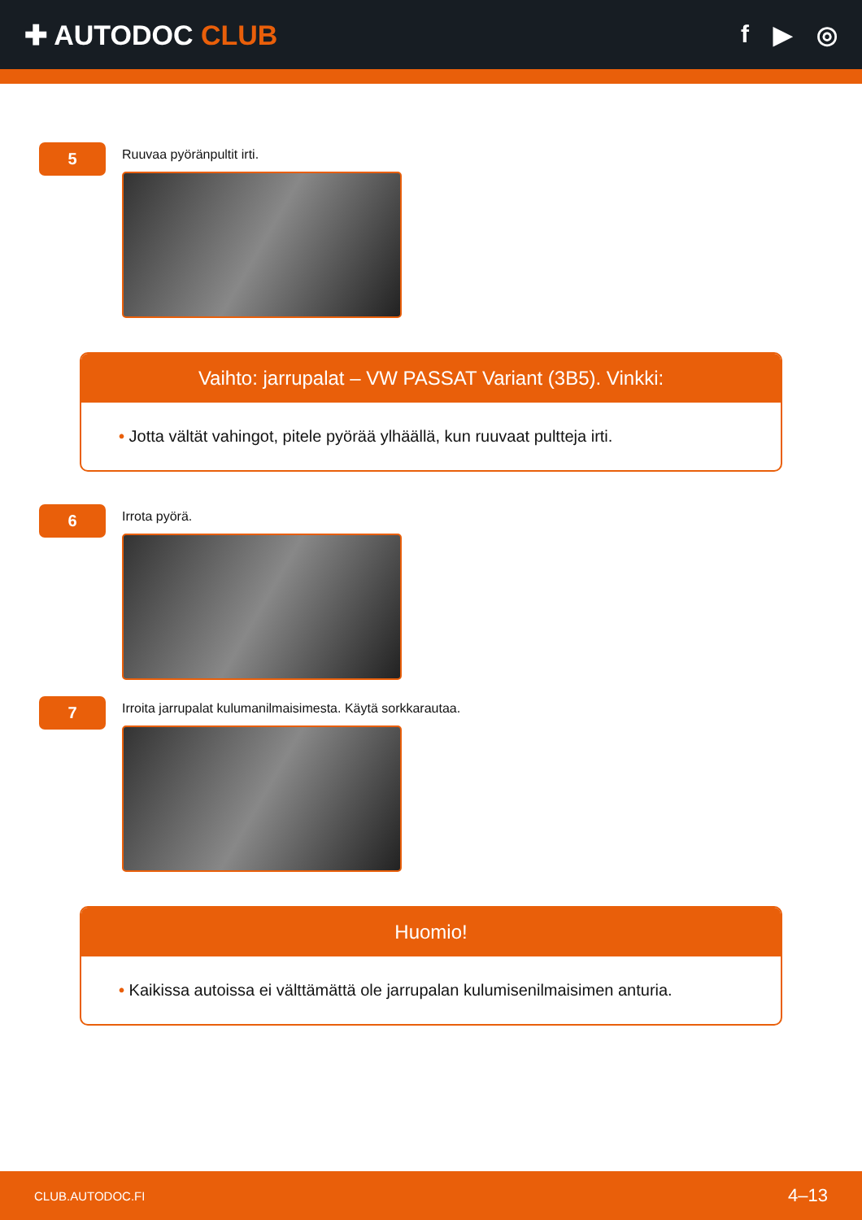✚ AUTODOC CLUB f ▶ ◎
5
Ruuvaa pyöränpultit irti.
Vaihto: jarrupalat – VW PASSAT Variant (3B5). Vinkki:
• Jotta vältät vahingot, pitele pyörää ylhäällä, kun ruuvaat pultteja irti.
6
Irrota pyörä.
7
Irroita jarrupalat kulumanilmaisimesta. Käytä sorkkarautaa.
Huomio!
• Kaikissa autoissa ei välttämättä ole jarrupalan kulumisenilmaisimen anturia.
CLUB.AUTODOC.FI 4–13